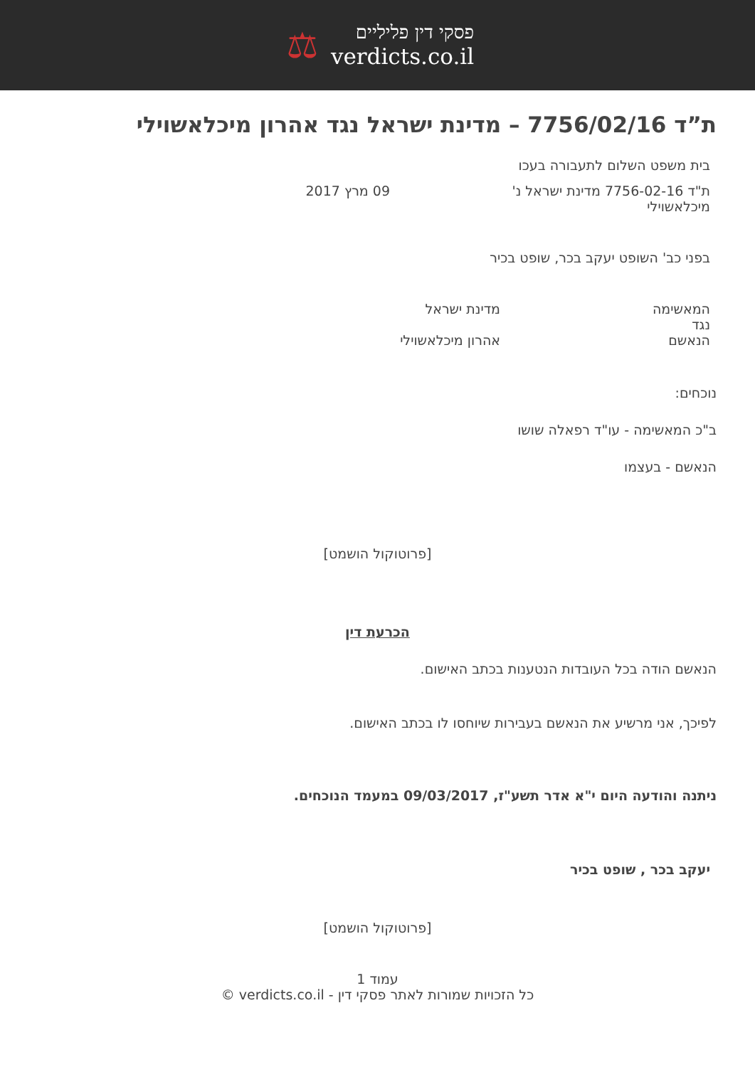פסקי דין פליליים
verdicts.co.il
⚖
ת”ד 7756/02/16 – מדינת ישראל נגד אהרון מיכלאשוילי
בית משפט השלום לתעבורה בעכו
ת"ד 7756-02-16 מדינת ישראל נ' מיכלאשוילי
09 מרץ 2017
בפני כב' השופט יעקב בכר, שופט בכיר
המאשימה
נגד
הנאשם
מדינת ישראל
אהרון מיכלאשוילי
נוכחים:
ב"כ המאשימה - עו"ד רפאלה שושו
הנאשם - בעצמו
[פרוטוקול הושמט]
הכרעת דין
הנאשם הודה בכל העובדות הנטענות בכתב האישום.
לפיכך, אני מרשיע את הנאשם בעבירות שיוחסו לו בכתב האישום.
ניתנה והודעה היום י"א אדר תשע"ז, 09/03/2017 במעמד הנוכחים.
יעקב בכר , שופט בכיר
[פרוטוקול הושמט]
עמוד 1
כל הזכויות שמורות לאתר פסקי דין - verdicts.co.il ©